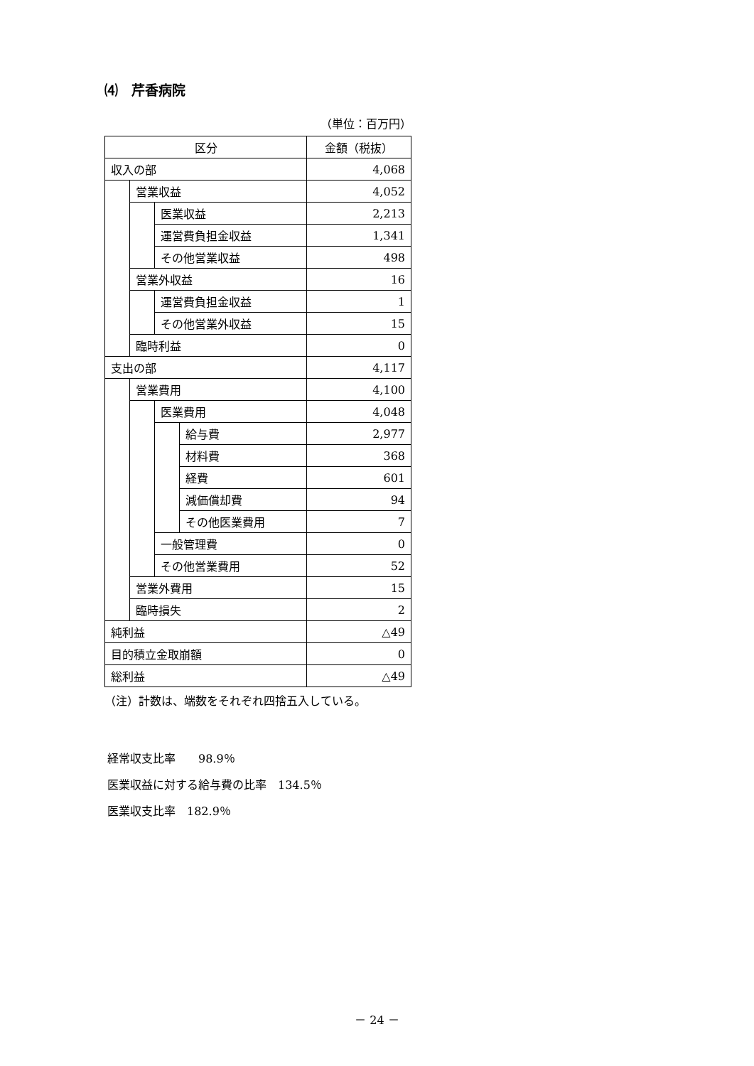⑷　芹香病院
（単位：百万円）
| 区分 | | | | 金額（税抜） |
| 収入の部 | | | | 4,068 |
| | 営業収益 | | | 4,052 |
| | | 医業収益 | | 2,213 |
| | | 運営費負担金収益 | | 1,341 |
| | | その他営業収益 | | 498 |
| | 営業外収益 | | | 16 |
| | | 運営費負担金収益 | | 1 |
| | | その他営業外収益 | | 15 |
| | 臨時利益 | | | 0 |
| 支出の部 | | | | 4,117 |
| | 営業費用 | | | 4,100 |
| | | 医業費用 | | 4,048 |
| | | | 給与費 | 2,977 |
| | | | 材料費 | 368 |
| | | | 経費 | 601 |
| | | | 減価償却費 | 94 |
| | | | その他医業費用 | 7 |
| | | 一般管理費 | | 0 |
| | | その他営業費用 | | 52 |
| | 営業外費用 | | | 15 |
| | 臨時損失 | | | 2 |
| 純利益 | | | | △49 |
| 目的積立金取崩額 | | | | 0 |
| 総利益 | | | | △49 |
（注）計数は、端数をそれぞれ四捨五入している。
経常収支比率　　98.9％
医業収益に対する給与費の比率　134.5％
医業収支比率　182.9％
－ 24 －